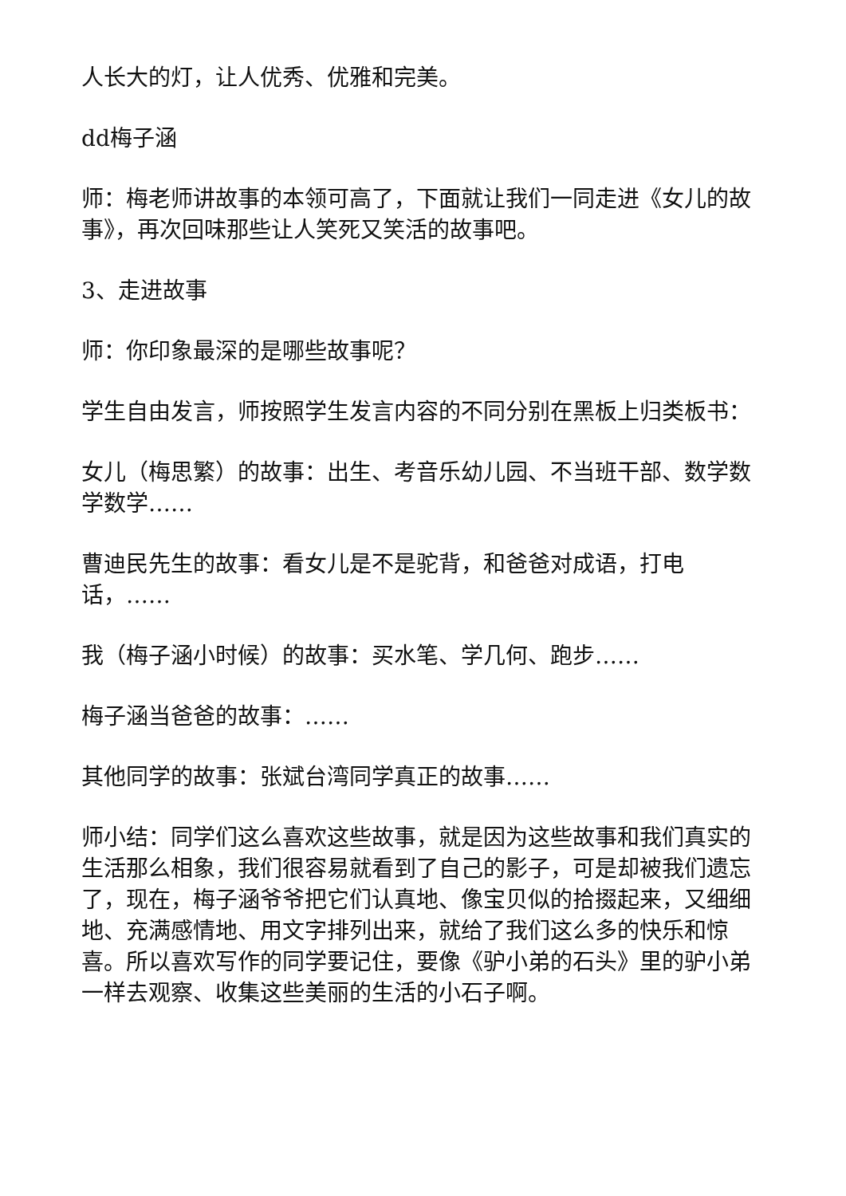人长大的灯，让人优秀、优雅和完美。
dd梅子涵
师：梅老师讲故事的本领可高了，下面就让我们一同走进《女儿的故事》，再次回味那些让人笑死又笑活的故事吧。
3、走进故事
师：你印象最深的是哪些故事呢？
学生自由发言，师按照学生发言内容的不同分别在黑板上归类板书：
女儿（梅思繁）的故事：出生、考音乐幼儿园、不当班干部、数学数学数学……
曹迪民先生的故事：看女儿是不是驼背，和爸爸对成语，打电话，……
我（梅子涵小时候）的故事：买水笔、学几何、跑步……
梅子涵当爸爸的故事：……
其他同学的故事：张斌台湾同学真正的故事……
师小结：同学们这么喜欢这些故事，就是因为这些故事和我们真实的生活那么相象，我们很容易就看到了自己的影子，可是却被我们遗忘了，现在，梅子涵爷爷把它们认真地、像宝贝似的拾掇起来，又细细地、充满感情地、用文字排列出来，就给了我们这么多的快乐和惊喜。所以喜欢写作的同学要记住，要像《驴小弟的石头》里的驴小弟一样去观察、收集这些美丽的生活的小石子啊。